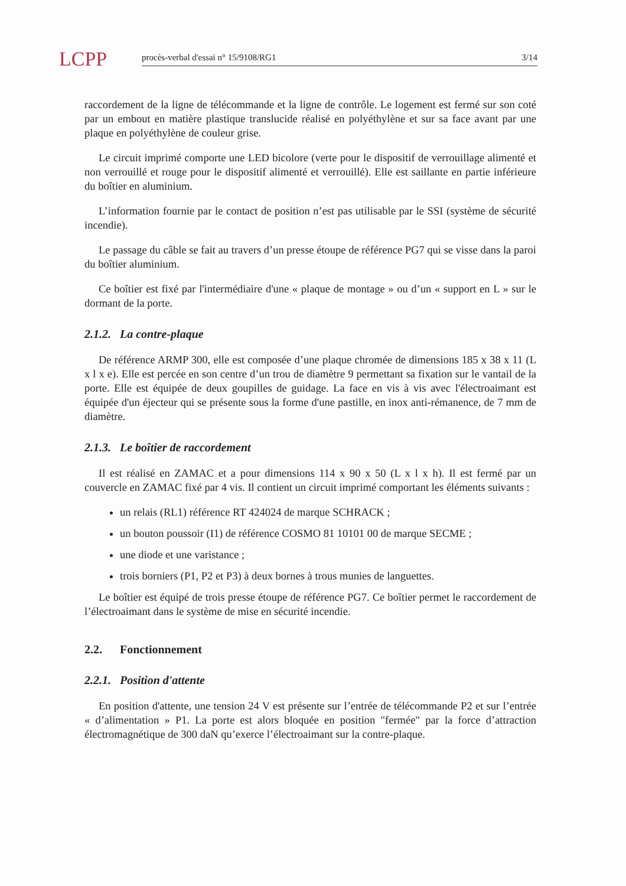LCPP
procès-verbal d'essai n° 15/9108/RG1 3/14
raccordement de la ligne de télécommande et la ligne de contrôle. Le logement est fermé sur son coté par un embout en matière plastique translucide réalisé en polyéthylène et sur sa face avant par une plaque en polyéthylène de couleur grise.
Le circuit imprimé comporte une LED bicolore (verte pour le dispositif de verrouillage alimenté et non verrouillé et rouge pour le dispositif alimenté et verrouillé). Elle est saillante en partie inférieure du boîtier en aluminium.
L’information fournie par le contact de position n’est pas utilisable par le SSI (système de sécurité incendie).
Le passage du câble se fait au travers d’un presse étoupe de référence PG7 qui se visse dans la paroi du boîtier aluminium.
Ce boîtier est fixé par l'intermédiaire d'une « plaque de montage » ou d’un « support en L » sur le dormant de la porte.
2.1.2. La contre-plaque
De référence ARMP 300, elle est composée d’une plaque chromée de dimensions 185 x 38 x 11 (L x l x e). Elle est percée en son centre d’un trou de diamètre 9 permettant sa fixation sur le vantail de la porte. Elle est équipée de deux goupilles de guidage. La face en vis à vis avec l'électroaimant est équipée d'un éjecteur qui se présente sous la forme d'une pastille, en inox anti-rémanence, de 7 mm de diamètre.
2.1.3. Le boîtier de raccordement
Il est réalisé en ZAMAC et a pour dimensions 114 x 90 x 50 (L x l x h). Il est fermé par un couvercle en ZAMAC fixé par 4 vis. Il contient un circuit imprimé comportant les éléments suivants :
un relais (RL1) référence RT 424024 de marque SCHRACK ;
un bouton poussoir (I1) de référence COSMO 81 10101 00 de marque SECME ;
une diode et une varistance ;
trois borniers (P1, P2 et P3) à deux bornes à trous munies de languettes.
Le boîtier est équipé de trois presse étoupe de référence PG7. Ce boîtier permet le raccordement de l’électroaimant dans le système de mise en sécurité incendie.
2.2. Fonctionnement
2.2.1. Position d'attente
En position d'attente, une tension 24 V est présente sur l’entrée de télécommande P2 et sur l’entrée « d’alimentation » P1. La porte est alors bloquée en position "fermée" par la force d’attraction électromagnétique de 300 daN qu’exerce l’électroaimant sur la contre-plaque.